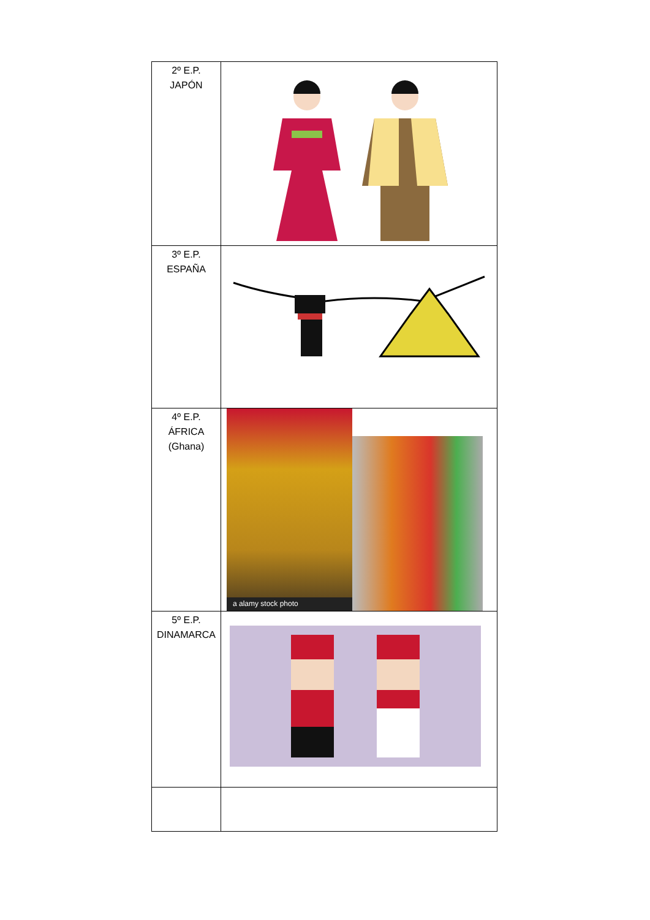| 2º E.P. JAPÓN | |
| 3º E.P. ESPAÑA | |
| 4º E.P. ÁFRICA (Ghana) | a alamy stock photo |
| 5º E.P. DINAMARCA | |